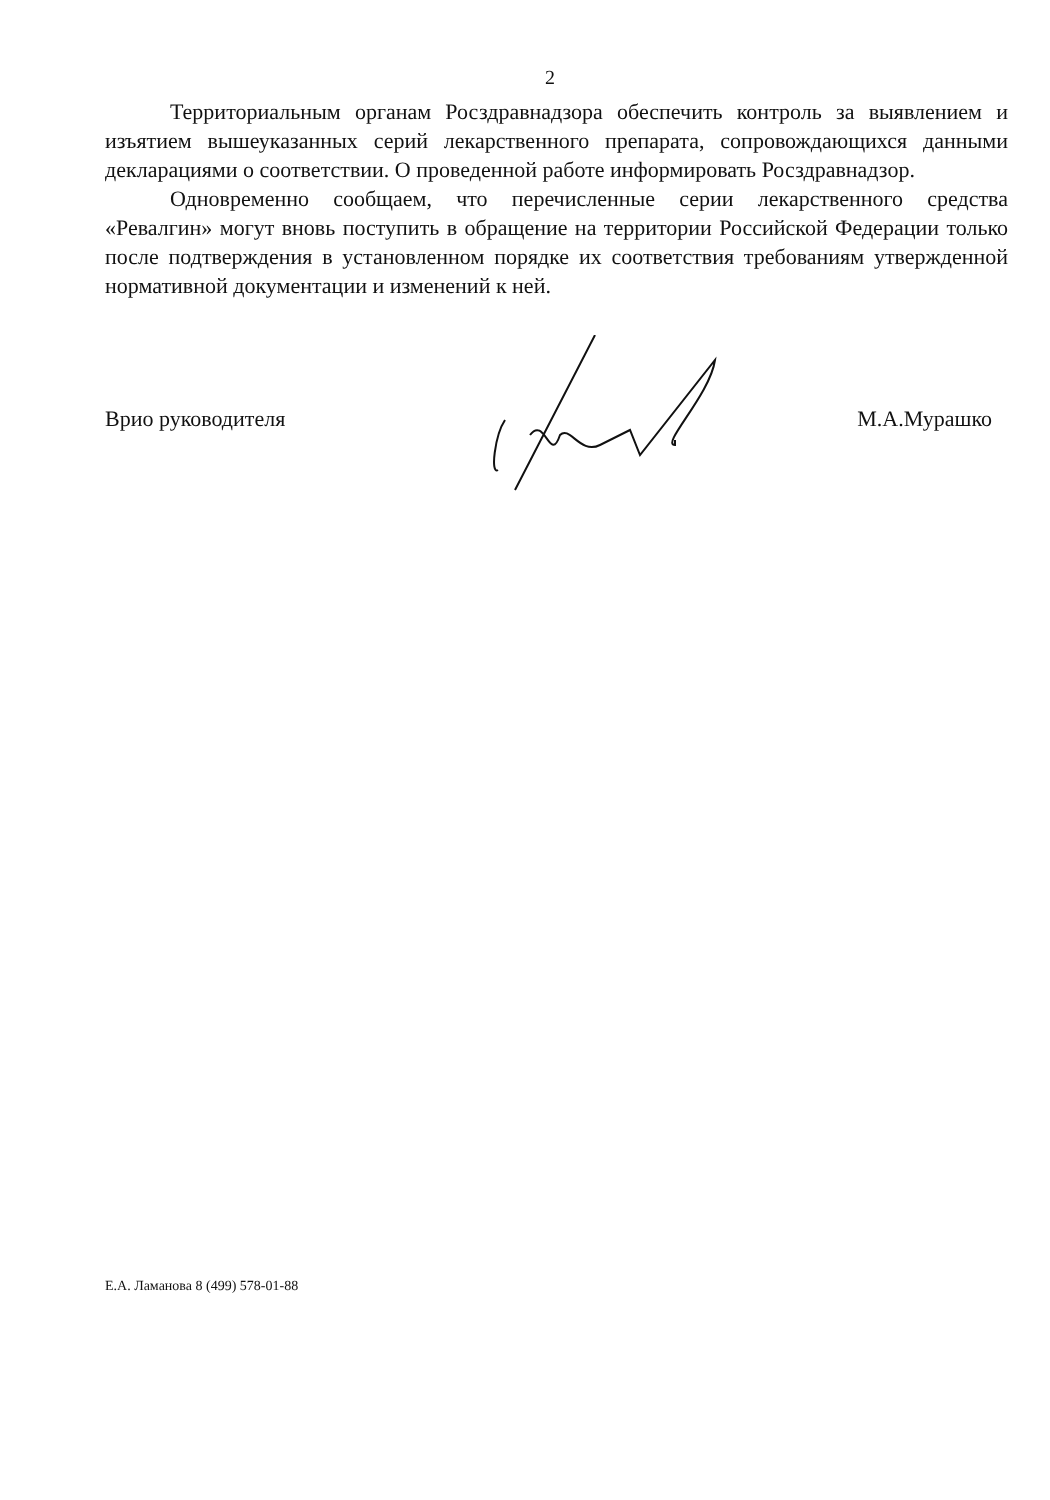2
Территориальным органам Росздравнадзора обеспечить контроль за выявлением и изъятием вышеуказанных серий лекарственного препарата, сопровождающихся данными декларациями о соответствии. О проведенной работе информировать Росздравнадзор.
Одновременно сообщаем, что перечисленные серии лекарственного средства «Ревалгин» могут вновь поступить в обращение на территории Российской Федерации только после подтверждения в установленном порядке их соответствия требованиям утвержденной нормативной документации и изменений к ней.
Врио руководителя М.А.Мурашко
Е.А. Ламанова 8 (499) 578-01-88